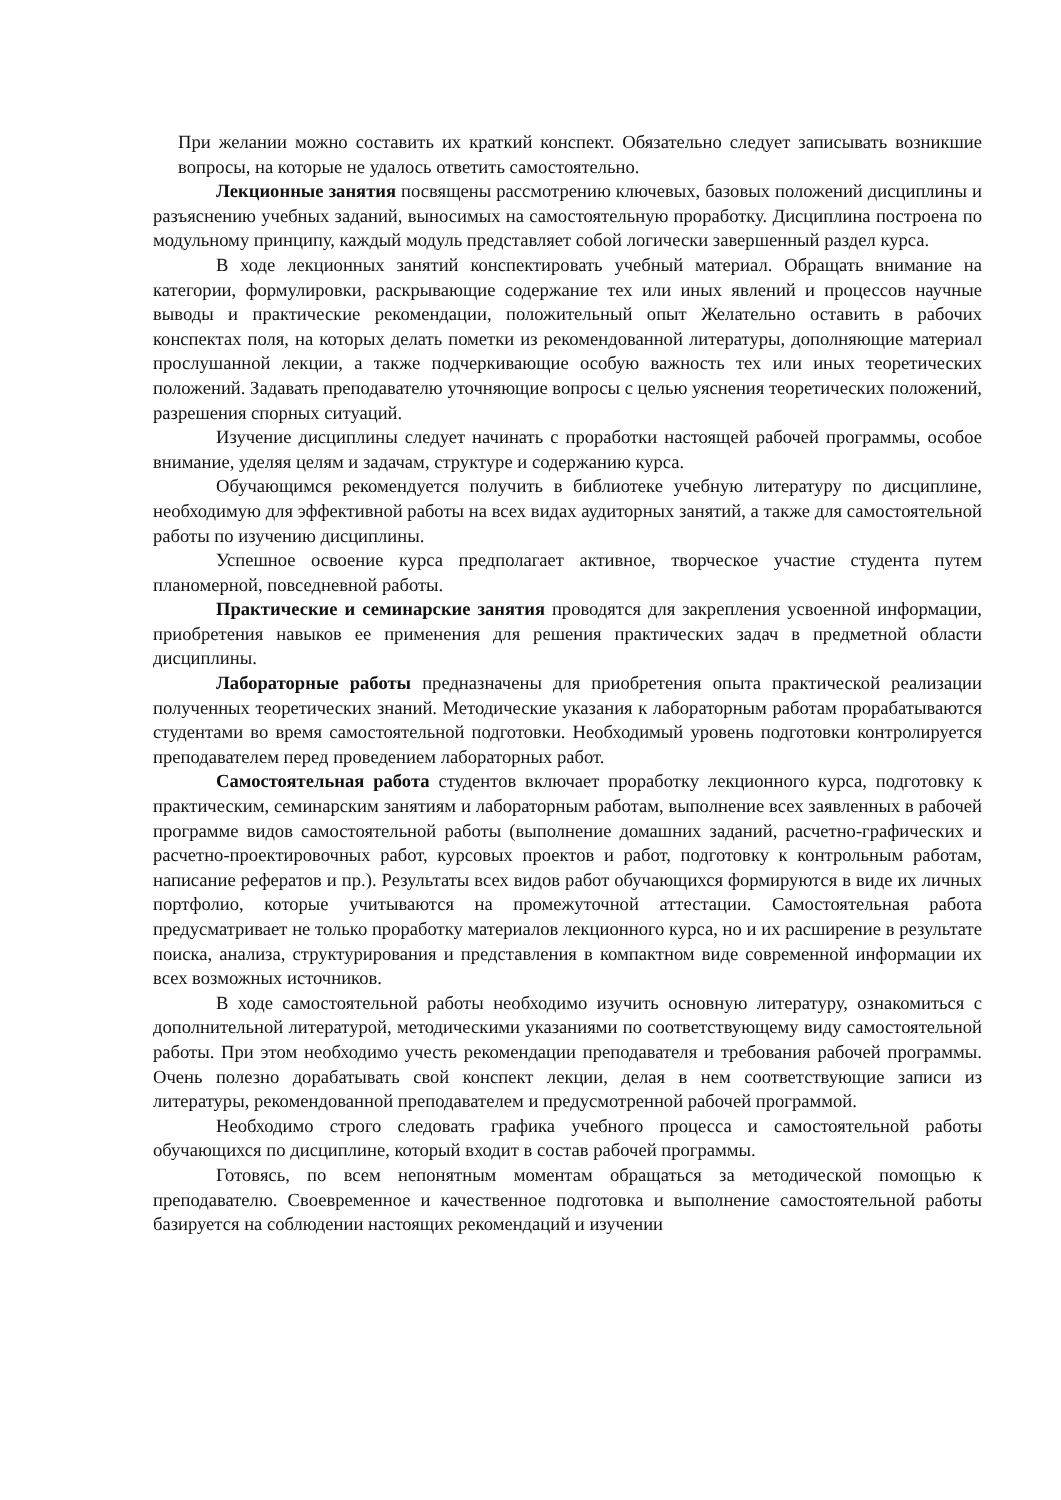При желании можно составить их краткий конспект. Обязательно следует записывать возникшие вопросы, на которые не удалось ответить самостоятельно.
Лекционные занятия посвящены рассмотрению ключевых, базовых положений дисциплины и разъяснению учебных заданий, выносимых на самостоятельную проработку. Дисциплина построена по модульному принципу, каждый модуль представляет собой логически завершенный раздел курса.
В ходе лекционных занятий конспектировать учебный материал. Обращать внимание на категории, формулировки, раскрывающие содержание тех или иных явлений и процессов научные выводы и практические рекомендации, положительный опыт Желательно оставить в рабочих конспектах поля, на которых делать пометки из рекомендованной литературы, дополняющие материал прослушанной лекции, а также подчеркивающие особую важность тех или иных теоретических положений. Задавать преподавателю уточняющие вопросы с целью уяснения теоретических положений, разрешения спорных ситуаций.
Изучение дисциплины следует начинать с проработки настоящей рабочей программы, особое внимание, уделяя целям и задачам, структуре и содержанию курса.
Обучающимся рекомендуется получить в библиотеке учебную литературу по дисциплине, необходимую для эффективной работы на всех видах аудиторных занятий, а также для самостоятельной работы по изучению дисциплины.
Успешное освоение курса предполагает активное, творческое участие студента путем планомерной, повседневной работы.
Практические и семинарские занятия проводятся для закрепления усвоенной информации, приобретения навыков ее применения для решения практических задач в предметной области дисциплины.
Лабораторные работы предназначены для приобретения опыта практической реализации полученных теоретических знаний. Методические указания к лабораторным работам прорабатываются студентами во время самостоятельной подготовки. Необходимый уровень подготовки контролируется преподавателем перед проведением лабораторных работ.
Самостоятельная работа студентов включает проработку лекционного курса, подготовку к практическим, семинарским занятиям и лабораторным работам, выполнение всех заявленных в рабочей программе видов самостоятельной работы (выполнение домашних заданий, расчетно-графических и расчетно-проектировочных работ, курсовых проектов и работ, подготовку к контрольным работам, написание рефератов и пр.). Результаты всех видов работ обучающихся формируются в виде их личных портфолио, которые учитываются на промежуточной аттестации. Самостоятельная работа предусматривает не только проработку материалов лекционного курса, но и их расширение в результате поиска, анализа, структурирования и представления в компактном виде современной информации их всех возможных источников.
В ходе самостоятельной работы необходимо изучить основную литературу, ознакомиться с дополнительной литературой, методическими указаниями по соответствующему виду самостоятельной работы. При этом необходимо учесть рекомендации преподавателя и требования рабочей программы. Очень полезно дорабатывать свой конспект лекции, делая в нем соответствующие записи из литературы, рекомендованной преподавателем и предусмотренной рабочей программой.
Необходимо строго следовать графика учебного процесса и самостоятельной работы обучающихся по дисциплине, который входит в состав рабочей программы.
Готовясь, по всем непонятным моментам обращаться за методической помощью к преподавателю. Своевременное и качественное подготовка и выполнение самостоятельной работы базируется на соблюдении настоящих рекомендаций и изучении